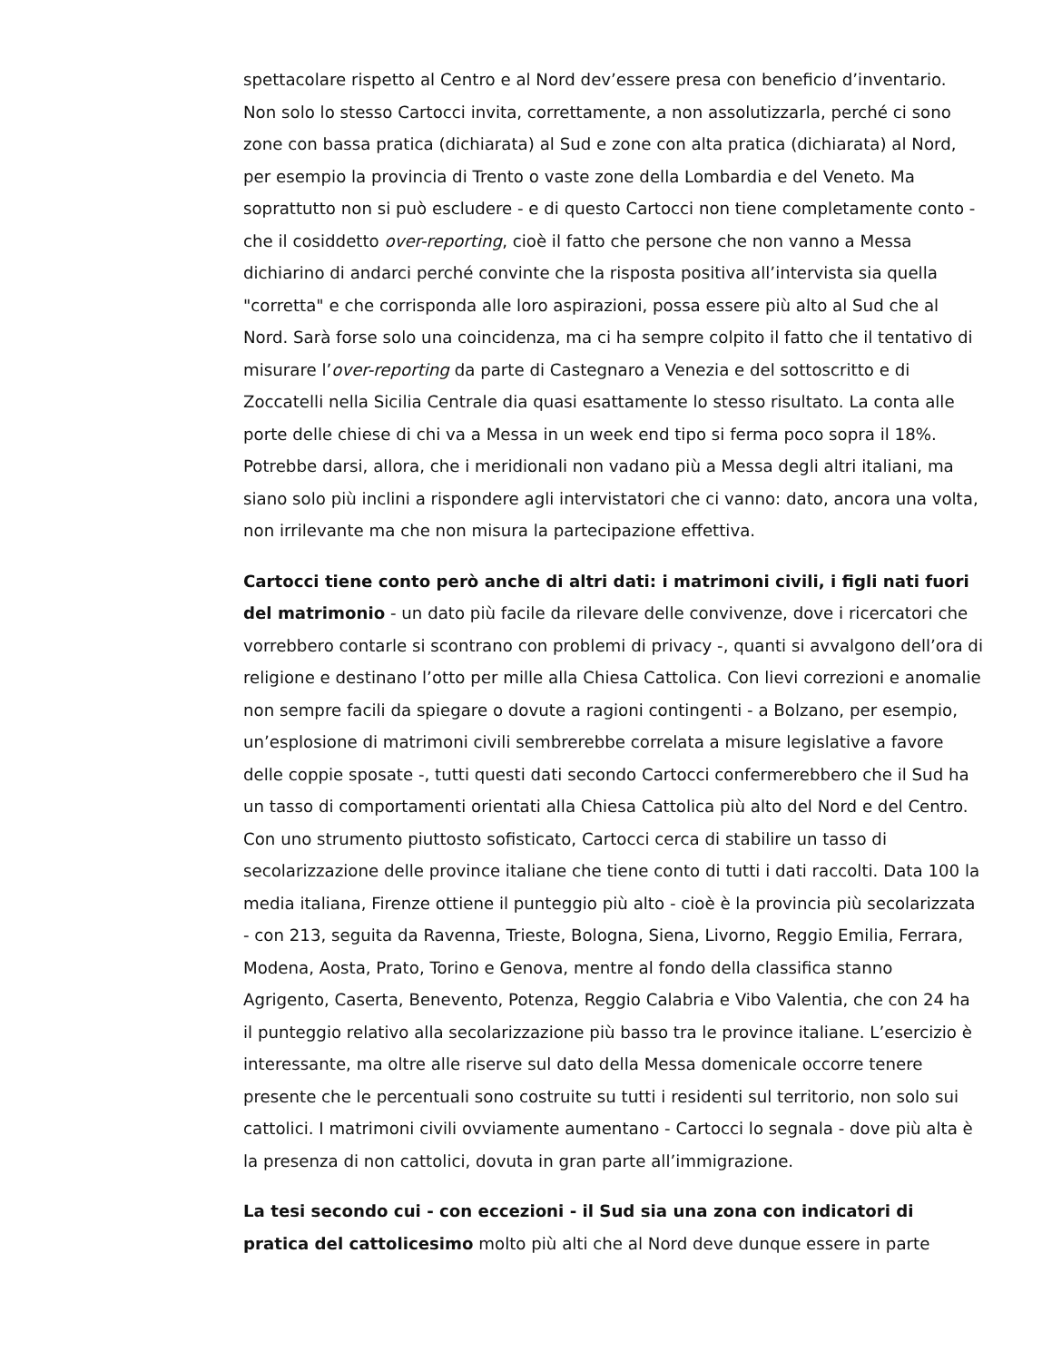spettacolare rispetto al Centro e al Nord dev’essere presa con beneficio d’inventario. Non solo lo stesso Cartocci invita, correttamente, a non assolutizzarla, perché ci sono zone con bassa pratica (dichiarata) al Sud e zone con alta pratica (dichiarata) al Nord, per esempio la provincia di Trento o vaste zone della Lombardia e del Veneto. Ma soprattutto non si può escludere - e di questo Cartocci non tiene completamente conto - che il cosiddetto over-reporting, cioè il fatto che persone che non vanno a Messa dichiarino di andarci perché convinte che la risposta positiva all’intervista sia quella "corretta" e che corrisponda alle loro aspirazioni, possa essere più alto al Sud che al Nord. Sarà forse solo una coincidenza, ma ci ha sempre colpito il fatto che il tentativo di misurare l’over-reporting da parte di Castegnaro a Venezia e del sottoscritto e di Zoccatelli nella Sicilia Centrale dia quasi esattamente lo stesso risultato. La conta alle porte delle chiese di chi va a Messa in un week end tipo si ferma poco sopra il 18%. Potrebbe darsi, allora, che i meridionali non vadano più a Messa degli altri italiani, ma siano solo più inclini a rispondere agli intervistatori che ci vanno: dato, ancora una volta, non irrilevante ma che non misura la partecipazione effettiva.
Cartocci tiene conto però anche di altri dati: i matrimoni civili, i figli nati fuori del matrimonio - un dato più facile da rilevare delle convivenze, dove i ricercatori che vorrebbero contarle si scontrano con problemi di privacy -, quanti si avvalgono dell’ora di religione e destinano l’otto per mille alla Chiesa Cattolica. Con lievi correzioni e anomalie non sempre facili da spiegare o dovute a ragioni contingenti - a Bolzano, per esempio, un’esplosione di matrimoni civili sembrerebbe correlata a misure legislative a favore delle coppie sposate -, tutti questi dati secondo Cartocci confermerebbero che il Sud ha un tasso di comportamenti orientati alla Chiesa Cattolica più alto del Nord e del Centro. Con uno strumento piuttosto sofisticato, Cartocci cerca di stabilire un tasso di secolarizzazione delle province italiane che tiene conto di tutti i dati raccolti. Data 100 la media italiana, Firenze ottiene il punteggio più alto - cioè è la provincia più secolarizzata - con 213, seguita da Ravenna, Trieste, Bologna, Siena, Livorno, Reggio Emilia, Ferrara, Modena, Aosta, Prato, Torino e Genova, mentre al fondo della classifica stanno Agrigento, Caserta, Benevento, Potenza, Reggio Calabria e Vibo Valentia, che con 24 ha il punteggio relativo alla secolarizzazione più basso tra le province italiane. L’esercizio è interessante, ma oltre alle riserve sul dato della Messa domenicale occorre tenere presente che le percentuali sono costruite su tutti i residenti sul territorio, non solo sui cattolici. I matrimoni civili ovviamente aumentano - Cartocci lo segnala - dove più alta è la presenza di non cattolici, dovuta in gran parte all’immigrazione.
La tesi secondo cui - con eccezioni - il Sud sia una zona con indicatori di pratica del cattolicesimo molto più alti che al Nord deve dunque essere in parte